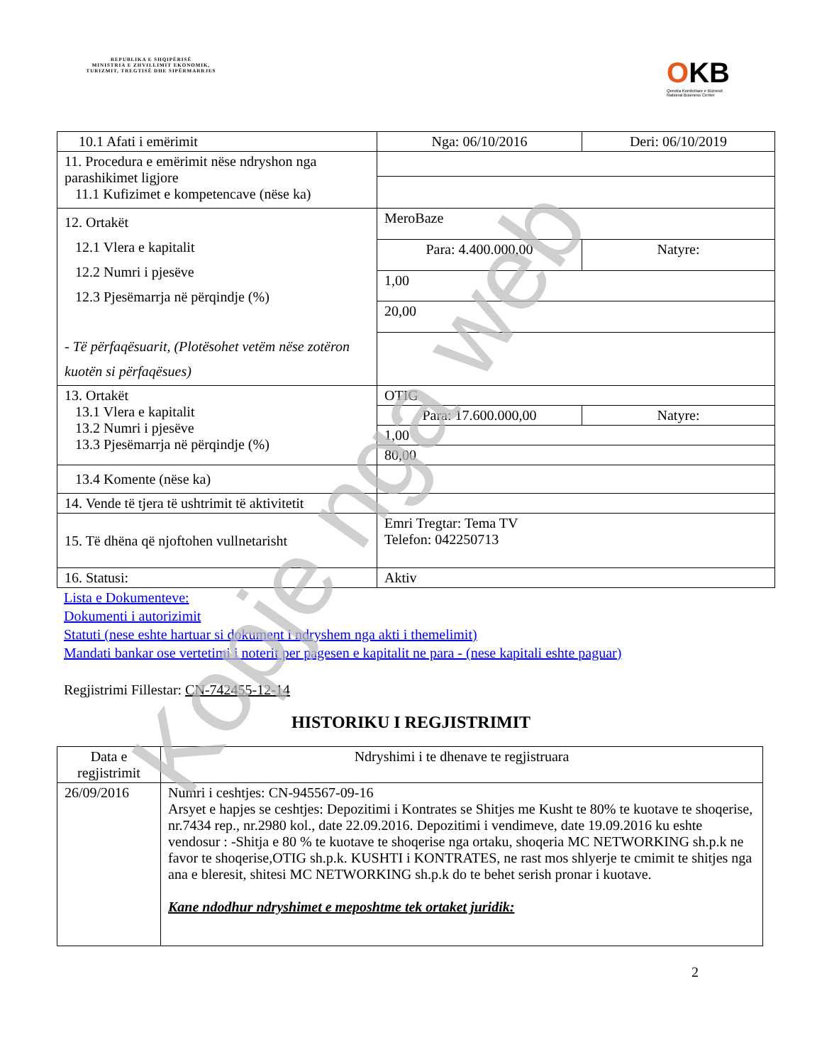REPUBLIKA E SHQIPËRISË
MINISTRIA E ZHVILLIMIT EKONOMIK, TURIZMIT, TREGTISË DHE SIPËRMARRJES
OKB
Qendra Kombëtare e Biznesit
National Business Center
| 10.1 Afati i emërimit | Nga: 06/10/2016 | Deri: 06/10/2019 |
| 11. Procedura e emërimit nëse ndryshon nga parashikimet ligjore 11.1 Kufizimet e kompetencave (nëse ka) | | |
| 12. Ortakët 12.1 Vlera e kapitalit 12.2 Numri i pjesëve 12.3 Pjesëmarrja në përqindje (%) - Të përfaqësuarit, (Plotësohet vetëm nëse zotëron kuotën si përfaqësues) | MeroBaze | |
| | Para: 4.400.000,00 | Natyre: |
| | 1,00 | |
| | 20,00 | |
| 13. Ortakët 13.1 Vlera e kapitalit 13.2 Numri i pjesëve 13.3 Pjesëmarrja në përqindje (%) | OTIG | |
| | Para: 17.600.000,00 | Natyre: |
| | 1,00 | |
| | 80,00 | |
| 13.4 Komente (nëse ka) | | |
| 14. Vende të tjera të ushtrimit të aktivitetit | | |
| 15. Të dhëna që njoftohen vullnetarisht | Emri Tregtar: Tema TV Telefon: 042250713 | |
| 16. Statusi: | Aktiv | |
Lista e Dokumenteve:
Dokumenti i autorizimit
Statuti (nese eshte hartuar si dokument i ndryshem nga akti i themelimit)
Mandati bankar ose vertetimi i noterit per pagesen e kapitalit ne para - (nese kapitali eshte paguar)
Regjistrimi Fillestar: CN-742455-12-14
HISTORIKU I REGJISTRIMIT
| Data e regjistrimit | Ndryshimi i te dhenave te regjistruara |
| --- | --- |
| 26/09/2016 | Numri i ceshtjes: CN-945567-09-16 Arsyet e hapjes se ceshtjes: Depozitimi i Kontrates se Shitjes me Kusht te 80% te kuotave te shoqerise, nr.7434 rep., nr.2980 kol., date 22.09.2016. Depozitimi i vendimeve, date 19.09.2016 ku eshte vendosur : -Shitja e 80 % te kuotave te shoqerise nga ortaku, shoqeria MC NETWORKING sh.p.k ne favor te shoqerise,OTIG sh.p.k. KUSHTI i KONTRATES, ne rast mos shlyerje te cmimit te shitjes nga ana e bleresit, shitesi MC NETWORKING sh.p.k do te behet serish pronar i kuotave. Kane ndodhur ndryshimet e meposhtme tek ortaket juridik: |
2
Kopje nga web